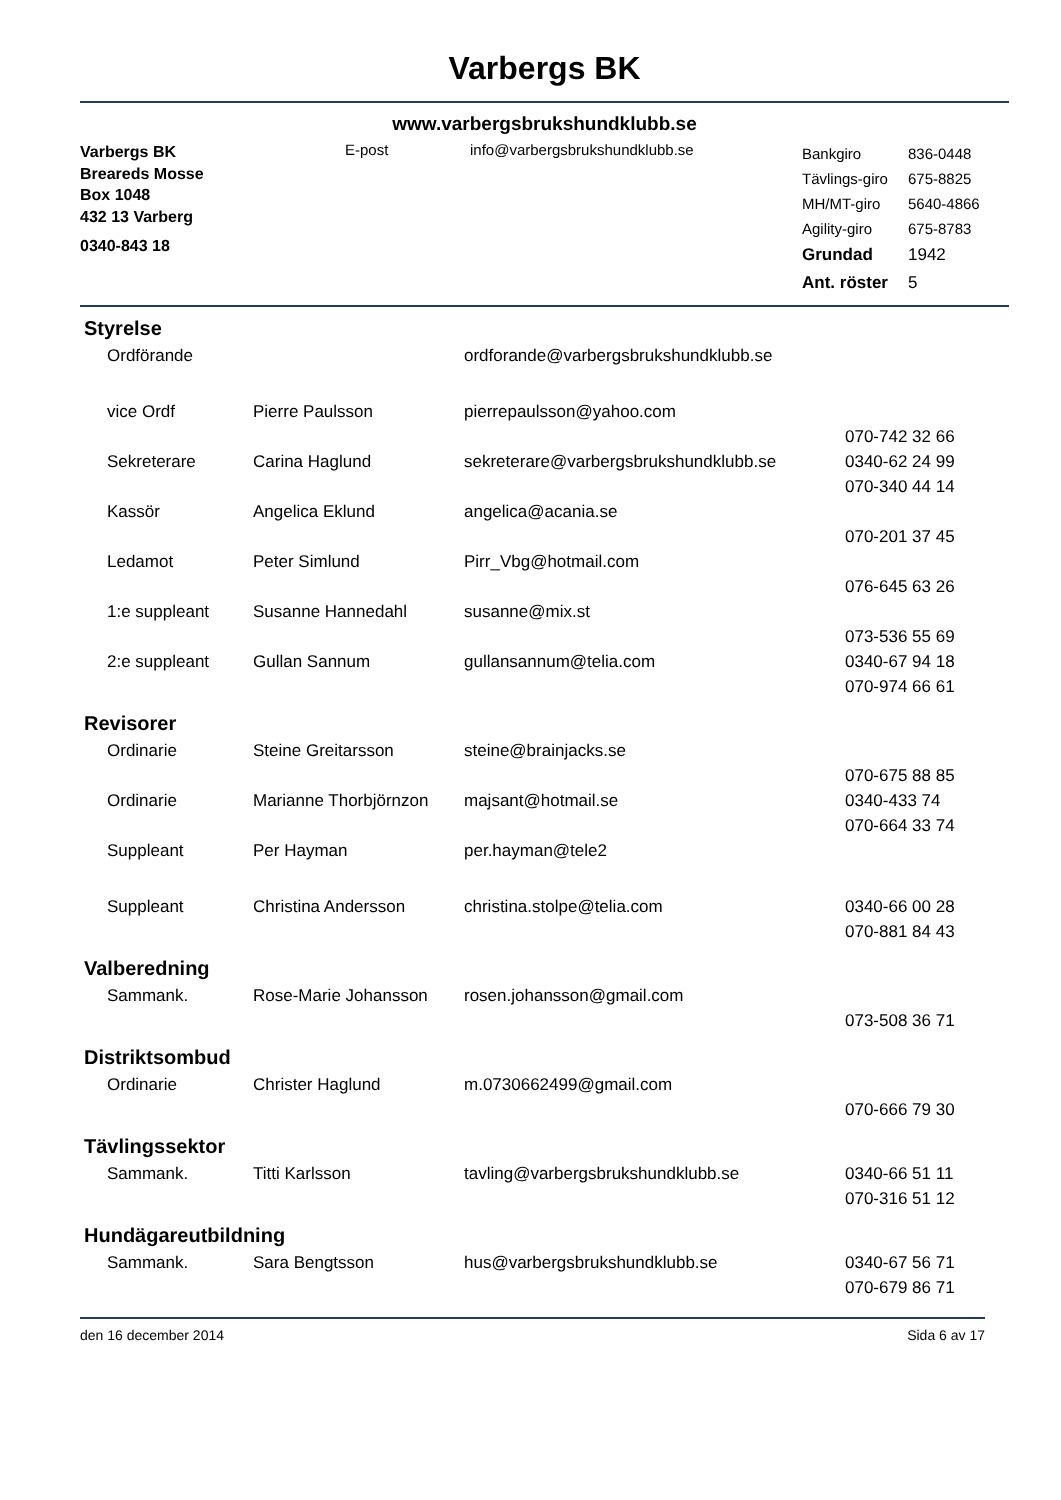Varbergs BK
www.varbergsbrukshundklubb.se
Varbergs BK
Breareds Mosse
Box 1048
432 13 Varberg
0340-843 18
E-post info@varbergsbrukshundklubb.se
| Bankgiro | 836-0448 |
| Tävlings-giro | 675-8825 |
| MH/MT-giro | 5640-4866 |
| Agility-giro | 675-8783 |
| Grundad | 1942 |
| Ant. röster | 5 |
Styrelse
| Ordförande | | ordforande@varbergsbrukshundklubb.se | |
| vice Ordf | Pierre Paulsson | pierrepaulsson@yahoo.com | |
| | | | 070-742 32 66 |
| Sekreterare | Carina Haglund | sekreterare@varbergsbrukshundklubb.se | 0340-62 24 99 |
| | | | 070-340 44 14 |
| Kassör | Angelica Eklund | angelica@acania.se | |
| | | | 070-201 37 45 |
| Ledamot | Peter Simlund | Pirr_Vbg@hotmail.com | |
| | | | 076-645 63 26 |
| 1:e suppleant | Susanne Hannedahl | susanne@mix.st | |
| | | | 073-536 55 69 |
| 2:e suppleant | Gullan Sannum | gullansannum@telia.com | 0340-67 94 18 |
| | | | 070-974 66 61 |
Revisorer
| Ordinarie | Steine Greitarsson | steine@brainjacks.se | |
| | | | 070-675 88 85 |
| Ordinarie | Marianne Thorbjörnzon | majsant@hotmail.se | 0340-433 74 |
| | | | 070-664 33 74 |
| Suppleant | Per Hayman | per.hayman@tele2 | |
| Suppleant | Christina Andersson | christina.stolpe@telia.com | 0340-66 00 28 |
| | | | 070-881 84 43 |
Valberedning
| Sammank. | Rose-Marie Johansson | rosen.johansson@gmail.com | |
| | | | 073-508 36 71 |
Distriktsombud
| Ordinarie | Christer Haglund | m.0730662499@gmail.com | |
| | | | 070-666 79 30 |
Tävlingssektor
| Sammank. | Titti Karlsson | tavling@varbergsbrukshundklubb.se | 0340-66 51 11 |
| | | | 070-316 51 12 |
Hundägareutbildning
| Sammank. | Sara Bengtsson | hus@varbergsbrukshundklubb.se | 0340-67 56 71 |
| | | | 070-679 86 71 |
den 16 december 2014 Sida 6 av 17